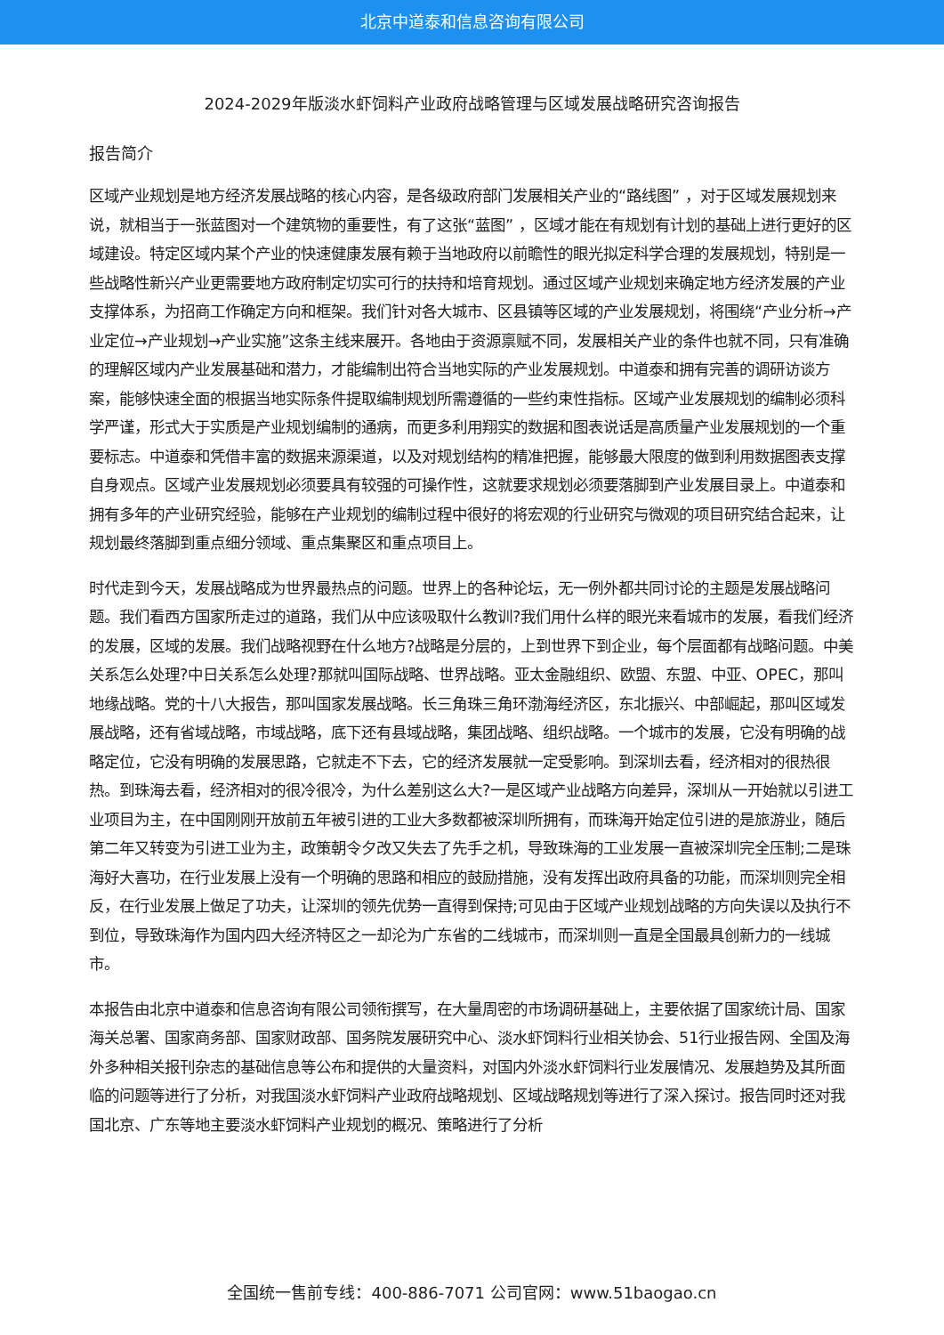北京中道泰和信息咨询有限公司
2024-2029年版淡水虾饲料产业政府战略管理与区域发展战略研究咨询报告
报告简介
区域产业规划是地方经济发展战略的核心内容，是各级政府部门发展相关产业的“路线图” ，对于区域发展规划来说，就相当于一张蓝图对一个建筑物的重要性，有了这张“蓝图” ，区域才能在有规划有计划的基础上进行更好的区域建设。特定区域内某个产业的快速健康发展有赖于当地政府以前瞻性的眼光拟定科学合理的发展规划，特别是一些战略性新兴产业更需要地方政府制定切实可行的扶持和培育规划。通过区域产业规划来确定地方经济发展的产业支撑体系，为招商工作确定方向和框架。我们针对各大城市、区县镇等区域的产业发展规划，将围绕“产业分析→产业定位→产业规划→产业实施”这条主线来展开。各地由于资源禀赋不同，发展相关产业的条件也就不同，只有准确的理解区域内产业发展基础和潜力，才能编制出符合当地实际的产业发展规划。中道泰和拥有完善的调研访谈方案，能够快速全面的根据当地实际条件提取编制规划所需遵循的一些约束性指标。区域产业发展规划的编制必须科学严谨，形式大于实质是产业规划编制的通病，而更多利用翔实的数据和图表说话是高质量产业发展规划的一个重要标志。中道泰和凭借丰富的数据来源渠道，以及对规划结构的精准把握，能够最大限度的做到利用数据图表支撑自身观点。区域产业发展规划必须要具有较强的可操作性，这就要求规划必须要落脚到产业发展目录上。中道泰和拥有多年的产业研究经验，能够在产业规划的编制过程中很好的将宏观的行业研究与微观的项目研究结合起来，让规划最终落脚到重点细分领域、重点集聚区和重点项目上。
时代走到今天，发展战略成为世界最热点的问题。世界上的各种论坛，无一例外都共同讨论的主题是发展战略问题。我们看西方国家所走过的道路，我们从中应该吸取什么教训?我们用什么样的眼光来看城市的发展，看我们经济的发展，区域的发展。我们战略视野在什么地方?战略是分层的，上到世界下到企业，每个层面都有战略问题。中美关系怎么处理?中日关系怎么处理?那就叫国际战略、世界战略。亚太金融组织、欧盟、东盟、中亚、OPEC，那叫地缘战略。党的十八大报告，那叫国家发展战略。长三角珠三角环渤海经济区，东北振兴、中部崛起，那叫区域发展战略，还有省域战略，市域战略，底下还有县域战略，集团战略、组织战略。一个城市的发展，它没有明确的战略定位，它没有明确的发展思路，它就走不下去，它的经济发展就一定受影响。到深圳去看，经济相对的很热很热。到珠海去看，经济相对的很冷很冷，为什么差别这么大?一是区域产业战略方向差异，深圳从一开始就以引进工业项目为主，在中国刚刚开放前五年被引进的工业大多数都被深圳所拥有，而珠海开始定位引进的是旅游业，随后第二年又转变为引进工业为主，政策朝令夕改又失去了先手之机，导致珠海的工业发展一直被深圳完全压制;二是珠海好大喜功，在行业发展上没有一个明确的思路和相应的鼓励措施，没有发挥出政府具备的功能，而深圳则完全相反，在行业发展上做足了功夫，让深圳的领先优势一直得到保持;可见由于区域产业规划战略的方向失误以及执行不到位，导致珠海作为国内四大经济特区之一却沦为广东省的二线城市，而深圳则一直是全国最具创新力的一线城市。
本报告由北京中道泰和信息咨询有限公司领衔撰写，在大量周密的市场调研基础上，主要依据了国家统计局、国家海关总署、国家商务部、国家财政部、国务院发展研究中心、淡水虾饲料行业相关协会、51行业报告网、全国及海外多种相关报刊杂志的基础信息等公布和提供的大量资料，对国内外淡水虾饲料行业发展情况、发展趋势及其所面临的问题等进行了分析，对我国淡水虾饲料产业政府战略规划、区域战略规划等进行了深入探讨。报告同时还对我国北京、广东等地主要淡水虾饲料产业规划的概况、策略进行了分析
全国统一售前专线：400-886-7071 公司官网：www.51baogao.cn